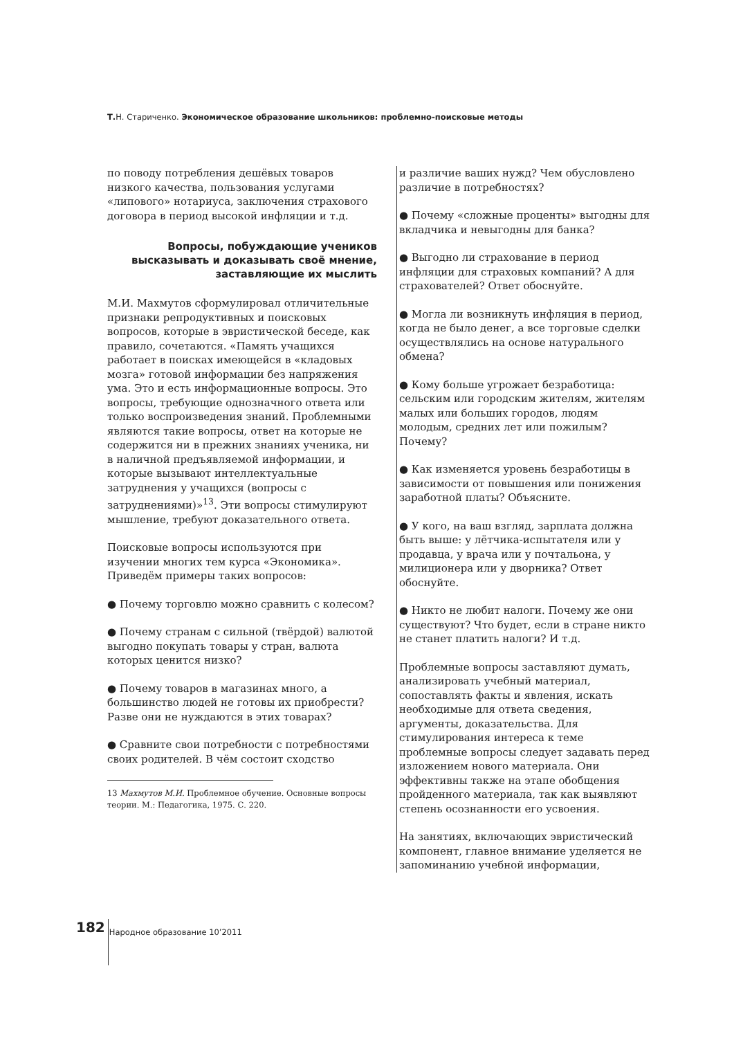Т. Н. Стариченко. Экономическое образование школьников: проблемно-поисковые методы
по поводу потребления дешёвых товаров низкого качества, пользования услугами «липового» нотариуса, заключения страхового договора в период высокой инфляции и т.д.
Вопросы, побуждающие учеников высказывать и доказывать своё мнение, заставляющие их мыслить
М.И. Махмутов сформулировал отличительные признаки репродуктивных и поисковых вопросов, которые в эвристической беседе, как правило, сочетаются. «Память учащихся работает в поисках имеющейся в «кладовых мозга» готовой информации без напряжения ума. Это и есть информационные вопросы. Это вопросы, требующие однозначного ответа или только воспроизведения знаний. Проблемными являются такие вопросы, ответ на которые не содержится ни в прежних знаниях ученика, ни в наличной предъявляемой информации, и которые вызывают интеллектуальные затруднения у учащихся (вопросы с затруднениями)»<sup>13</sup>. Эти вопросы стимулируют мышление, требуют доказательного ответа.
Поисковые вопросы используются при изучении многих тем курса «Экономика». Приведём примеры таких вопросов:
● Почему торговлю можно сравнить с колесом?
● Почему странам с сильной (твёрдой) валютой выгодно покупать товары у стран, валюта которых ценится низко?
● Почему товаров в магазинах много, а большинство людей не готовы их приобрести? Разве они не нуждаются в этих товарах?
● Сравните свои потребности с потребностями своих родителей. В чём состоит сходство
13 Махмутов М.И. Проблемное обучение. Основные вопросы теории. М.: Педагогика, 1975. С. 220.
и различие ваших нужд? Чем обусловлено различие в потребностях?
● Почему «сложные проценты» выгодны для вкладчика и невыгодны для банка?
● Выгодно ли страхование в период инфляции для страховых компаний? А для страхователей? Ответ обоснуйте.
● Могла ли возникнуть инфляция в период, когда не было денег, а все торговые сделки осуществлялись на основе натурального обмена?
● Кому больше угрожает безработица: сельским или городским жителям, жителям малых или больших городов, людям молодым, средних лет или пожилым? Почему?
● Как изменяется уровень безработицы в зависимости от повышения или понижения заработной платы? Объясните.
● У кого, на ваш взгляд, зарплата должна быть выше: у лётчика-испытателя или у продавца, у врача или у почтальона, у милиционера или у дворника? Ответ обоснуйте.
● Никто не любит налоги. Почему же они существуют? Что будет, если в стране никто не станет платить налоги? И т.д.
Проблемные вопросы заставляют думать, анализировать учебный материал, сопоставлять факты и явления, искать необходимые для ответа сведения, аргументы, доказательства. Для стимулирования интереса к теме проблемные вопросы следует задавать перед изложением нового материала. Они эффективны также на этапе обобщения пройденного материала, так как выявляют степень осознанности его усвоения.
На занятиях, включающих эвристический компонент, главное внимание уделяется не запоминанию учебной информации,
182 Народное образование 10’2011